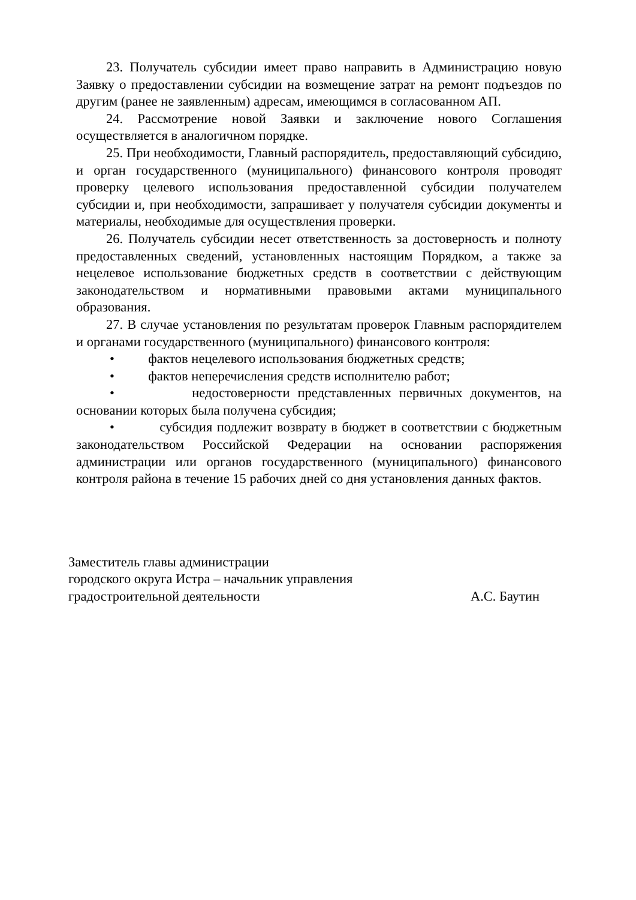23. Получатель субсидии имеет право направить в Администрацию новую Заявку о предоставлении субсидии на возмещение затрат на ремонт подъездов по другим (ранее не заявленным) адресам, имеющимся в согласованном АП.
24. Рассмотрение новой Заявки и заключение нового Соглашения осуществляется в аналогичном порядке.
25. При необходимости, Главный распорядитель, предоставляющий субсидию, и орган государственного (муниципального) финансового контроля проводят проверку целевого использования предоставленной субсидии получателем субсидии и, при необходимости, запрашивает у получателя субсидии документы и материалы, необходимые для осуществления проверки.
26. Получатель субсидии несет ответственность за достоверность и полноту предоставленных сведений, установленных настоящим Порядком, а также за нецелевое использование бюджетных средств в соответствии с действующим законодательством и нормативными правовыми актами муниципального образования.
27. В случае установления по результатам проверок Главным распорядителем и органами государственного (муниципального) финансового контроля:
• фактов нецелевого использования бюджетных средств;
• фактов неперечисления средств исполнителю работ;
• недостоверности представленных первичных документов, на основании которых была получена субсидия;
• субсидия подлежит возврату в бюджет в соответствии с бюджетным законодательством Российской Федерации на основании распоряжения администрации или органов государственного (муниципального) финансового контроля района в течение 15 рабочих дней со дня установления данных фактов.
Заместитель главы администрации
городского округа Истра – начальник управления
градостроительной деятельности А.С. Баутин